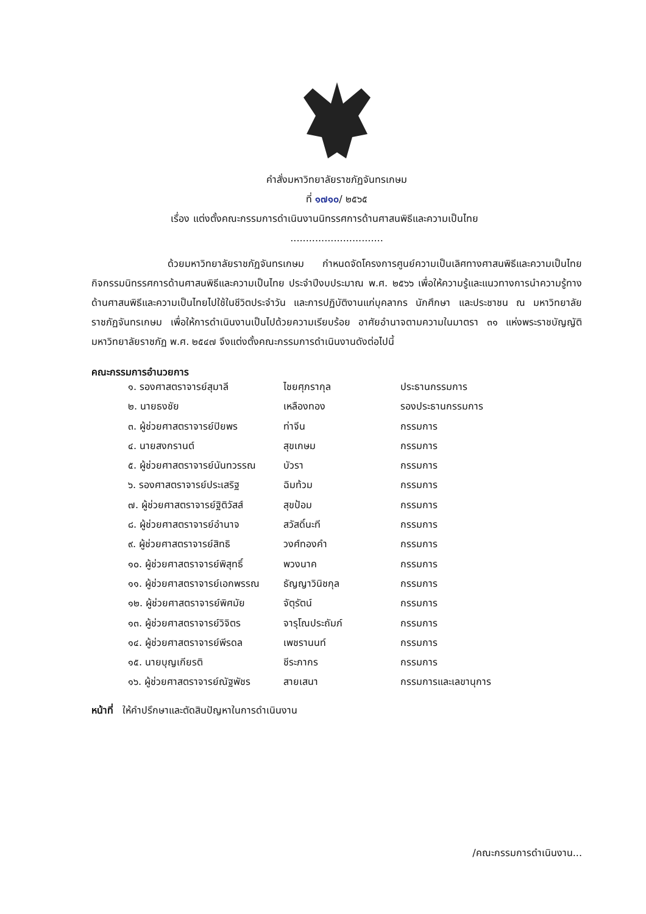คำสั่งมหาวิทยาลัยราชภัฏจันทรเกษม
ที่ ๑๗๑๐/ ๒๕๖๕
เรื่อง แต่งตั้งคณะกรรมการดำเนินงานนิทรรศการด้านศาสนพิธีและความเป็นไทย
..............................
ด้วยมหาวิทยาลัยราชภัฏจันทรเกษม กำหนดจัดโครงการศูนย์ความเป็นเลิศทางศาสนพิธีและความเป็นไทย กิจกรรมนิทรรศการด้านศาสนพิธีและความเป็นไทย ประจำปีงบประมาณ พ.ศ. ๒๕๖๖ เพื่อให้ความรู้และแนวทางการนำความรู้ทางด้านศาสนพิธีและความเป็นไทยไปใช้ในชีวิตประจำวัน และการปฏิบัติงานแก่บุคลากร นักศึกษา และประชาชน ณ มหาวิทยาลัยราชภัฏจันทรเกษม เพื่อให้การดำเนินงานเป็นไปด้วยความเรียบร้อย อาศัยอำนาจตามความในมาตรา ๓๑ แห่งพระราชบัญญัติมหาวิทยาลัยราชภัฏ พ.ศ. ๒๕๔๗ จึงแต่งตั้งคณะกรรมการดำเนินงานดังต่อไปนี้
คณะกรรมการอำนวยการ
| ๑. รองศาสตราจารย์สุมาลี | ไชยศุภรากุล | ประธานกรรมการ |
| ๒. นายธงชัย | เหลืองทอง | รองประธานกรรมการ |
| ๓. ผู้ช่วยศาสตราจารย์ปิยพร | ท่าจีน | กรรมการ |
| ๔. นายสงกรานต์ | สุขเกษม | กรรมการ |
| ๕. ผู้ช่วยศาสตราจารย์นันทวรรณ | บัวรา | กรรมการ |
| ๖. รองศาสตราจารย์ประเสริฐ | ฉิมท้วม | กรรมการ |
| ๗. ผู้ช่วยศาสตราจารย์ฐิติวัสส์ | สุขป้อม | กรรมการ |
| ๘. ผู้ช่วยศาสตราจารย์อำนาจ | สวัสดิ์นะที | กรรมการ |
| ๙. ผู้ช่วยศาสตราจารย์สิทธิ | วงศ์ทองคำ | กรรมการ |
| ๑๐. ผู้ช่วยศาสตราจารย์พิสุทธิ์ | พวงนาค | กรรมการ |
| ๑๑. ผู้ช่วยศาสตราจารย์เอกพรรณ | ธัญญาวินิชกุล | กรรมการ |
| ๑๒. ผู้ช่วยศาสตราจารย์พิศมัย | จัตุรัตน์ | กรรมการ |
| ๑๓. ผู้ช่วยศาสตราจารย์วิจิตร | จารุโณประถัมภ์ | กรรมการ |
| ๑๔. ผู้ช่วยศาสตราจารย์พีรดล | เพชรานนท์ | กรรมการ |
| ๑๕. นายบุญเกียรติ | ชีระภากร | กรรมการ |
| ๑๖. ผู้ช่วยศาสตราจารย์ณัฐพัชร | สายเสนา | กรรมการและเลขานุการ |
หน้าที่ ให้คำปรึกษาและตัดสินปัญหาในการดำเนินงาน
/คณะกรรมการดำเนินงาน...